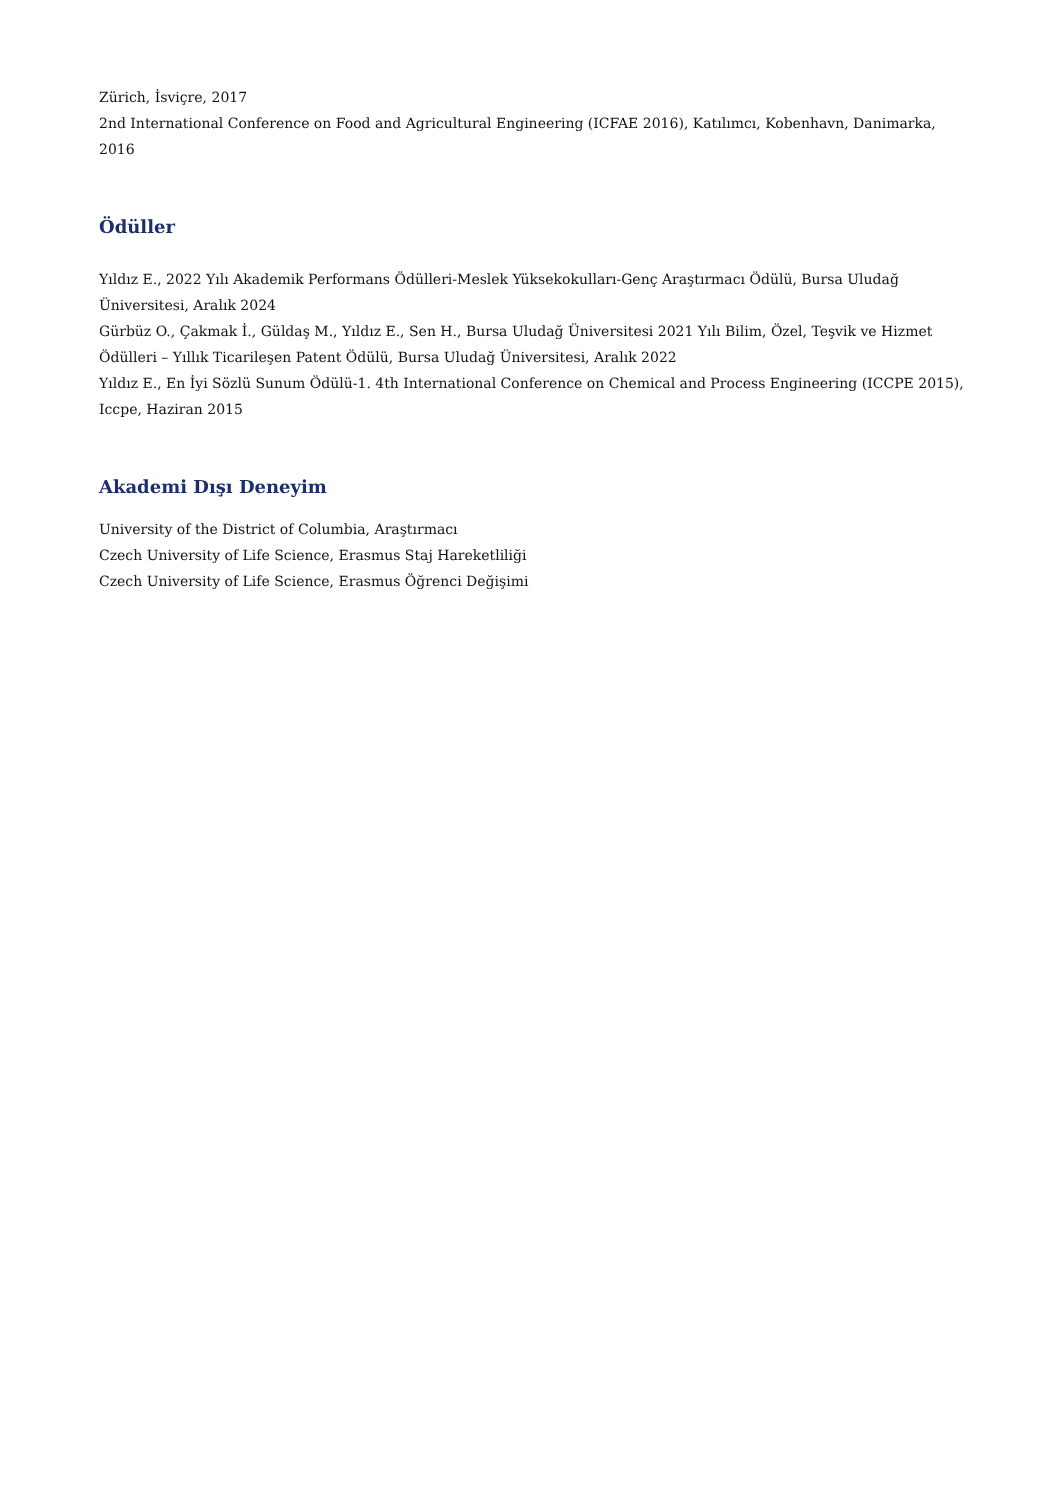Zürich, İsviçre, 2017
2nd International Conference on Food and Agricultural Engineering (ICFAE 2016), Katılımcı, Kobenhavn, Danimarka, 2016
Ödüller
Yıldız E., 2022 Yılı Akademik Performans Ödülleri-Meslek Yüksekokulları-Genç Araştırmacı Ödülü, Bursa Uludağ Üniversitesi, Aralık 2024
Gürbüz O., Çakmak İ., Güldaş M., Yıldız E., Sen H., Bursa Uludağ Üniversitesi 2021 Yılı Bilim, Özel, Teşvik ve Hizmet Ödülleri – Yıllık Ticarileşen Patent Ödülü, Bursa Uludağ Üniversitesi, Aralık 2022
Yıldız E., En İyi Sözlü Sunum Ödülü-1. 4th International Conference on Chemical and Process Engineering (ICCPE 2015), Iccpe, Haziran 2015
Akademi Dışı Deneyim
University of the District of Columbia, Araştırmacı
Czech University of Life Science, Erasmus Staj Hareketliliği
Czech University of Life Science, Erasmus Öğrenci Değişimi